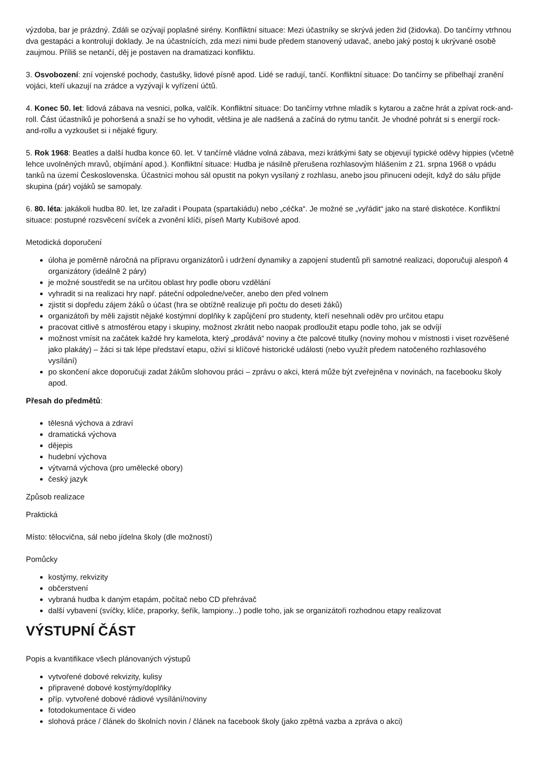výzdoba, bar je prázdný. Zdáli se ozývají poplašné sirény. Konfliktní situace: Mezi účastníky se skrývá jeden žid (židovka). Do tančírny vtrhnou dva gestapáci a kontrolují doklady. Je na účastnících, zda mezi nimi bude předem stanovený udavač, anebo jaký postoj k ukrývané osobě zaujmou. Příliš se netančí, děj je postaven na dramatizaci konfliktu.
3. Osvobození: zní vojenské pochody, častušky, lidové písně apod. Lidé se radují, tančí. Konfliktní situace: Do tančírny se přibelhají zranění vojáci, kteří ukazují na zrádce a vyzývají k vyřízení účtů.
4. Konec 50. let: lidová zábava na vesnici, polka, valčík. Konfliktní situace: Do tančírny vtrhne mladík s kytarou a začne hrát a zpívat rock-and-roll. Část účastníků je pohoršená a snaží se ho vyhodit, většina je ale nadšená a začíná do rytmu tančit. Je vhodné pohrát si s energií rock-and-rollu a vyzkoušet si i nějaké figury.
5. Rok 1968: Beatles a další hudba konce 60. let. V tančírně vládne volná zábava, mezi krátkými šaty se objevují typické oděvy hippies (včetně lehce uvolněných mravů, objímání apod.). Konfliktní situace: Hudba je násilně přerušena rozhlasovým hlášením z 21. srpna 1968 o vpádu tanků na území Československa. Účastníci mohou sál opustit na pokyn vysílaný z rozhlasu, anebo jsou přinuceni odejít, když do sálu přijde skupina (pár) vojáků se samopaly.
6. 80. léta: jakákoli hudba 80. let, lze zařadit i Poupata (spartakiádu) nebo „céčka“. Je možné se „vyřádit“ jako na staré diskotéce. Konfliktní situace: postupné rozsvěcení svíček a zvonění klíči, píseň Marty Kubišové apod.
Metodická doporučení
úloha je poměrně náročná na přípravu organizátorů i udržení dynamiky a zapojení studentů při samotné realizaci, doporučuji alespoň 4 organizátory (ideálně 2 páry)
je možné soustředit se na určitou oblast hry podle oboru vzdělání
vyhradit si na realizaci hry např. páteční odpoledne/večer, anebo den před volnem
zjistit si dopředu zájem žáků o účast (hra se obtížně realizuje při počtu do deseti žáků)
organizátoři by měli zajistit nějaké kostýmní doplňky k zapůjčení pro studenty, kteří nesehnali oděv pro určitou etapu
pracovat citlivě s atmosférou etapy i skupiny, možnost zkrátit nebo naopak prodloužit etapu podle toho, jak se odvíjí
možnost vmísit na začátek každé hry kamelota, který „prodává“ noviny a čte palcové titulky (noviny mohou v místnosti i viset rozvěšené jako plakáty) – žáci si tak lépe představí etapu, oživí si klíčové historické události (nebo využít předem natočeného rozhlasového vysílání)
po skončení akce doporučuji zadat žákům slohovou práci – zprávu o akci, která může být zveřejněna v novinách, na facebooku školy apod.
Přesah do předmětů:
tělesná výchova a zdraví
dramatická výchova
dějepis
hudební výchova
výtvarná výchova (pro umělecké obory)
český jazyk
Způsob realizace
Praktická
Místo: tělocvična, sál nebo jídelna školy (dle možností)
Pomůcky
kostýmy, rekvizity
občerstvení
vybraná hudba k daným etapám, počítač nebo CD přehrávač
další vybavení (svíčky, klíče, praporky, šeřík, lampiony...) podle toho, jak se organizátoři rozhodnou etapy realizovat
VÝSTUPNÍ ČÁST
Popis a kvantifikace všech plánovaných výstupů
vytvořené dobové rekvizity, kulisy
připravené dobové kostýmy/doplňky
příp. vytvořené dobové rádiové vysílání/noviny
fotodokumentace či video
slohová práce / článek do školních novin / článek na facebook školy (jako zpětná vazba a zpráva o akci)